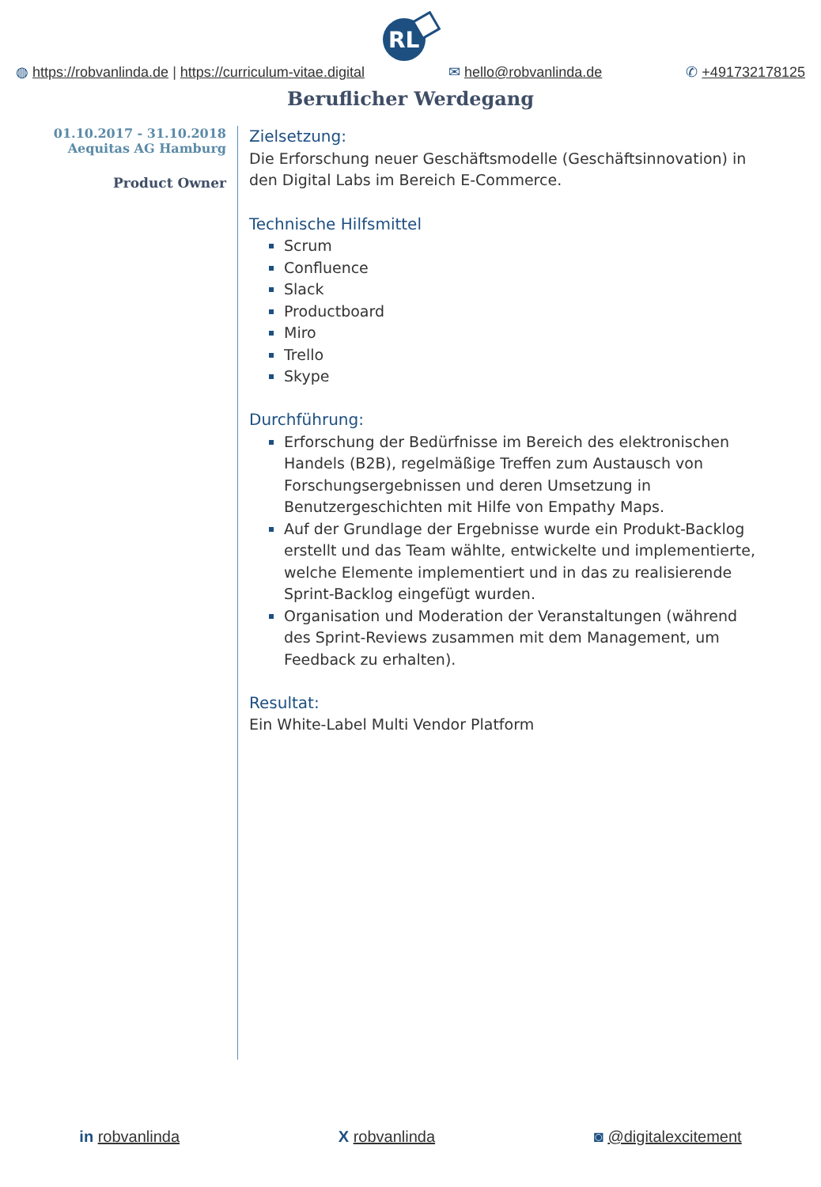RL
◍ https://robvanlinda.de | https://curriculum-vitae.digital
✉ hello@robvanlinda.de ✆ +491732178125
Beruflicher Werdegang
01.10.2017 - 31.10.2018
Aequitas AG Hamburg
Product Owner
Zielsetzung:
Die Erforschung neuer Geschäftsmodelle (Geschäftsinnovation) in den Digital Labs im Bereich E-Commerce.
Technische Hilfsmittel
Scrum
Confluence
Slack
Productboard
Miro
Trello
Skype
Durchführung:
Erforschung der Bedürfnisse im Bereich des elektronischen Handels (B2B), regelmäßige Treffen zum Austausch von Forschungsergebnissen und deren Umsetzung in Benutzergeschichten mit Hilfe von Empathy Maps.
Auf der Grundlage der Ergebnisse wurde ein Produkt-Backlog erstellt und das Team wählte, entwickelte und implementierte, welche Elemente implementiert und in das zu realisierende Sprint-Backlog eingefügt wurden.
Organisation und Moderation der Veranstaltungen (während des Sprint-Reviews zusammen mit dem Management, um Feedback zu erhalten).
Resultat:
Ein White-Label Multi Vendor Platform
in robvanlinda X robvanlinda ◙ @digitalexcitement